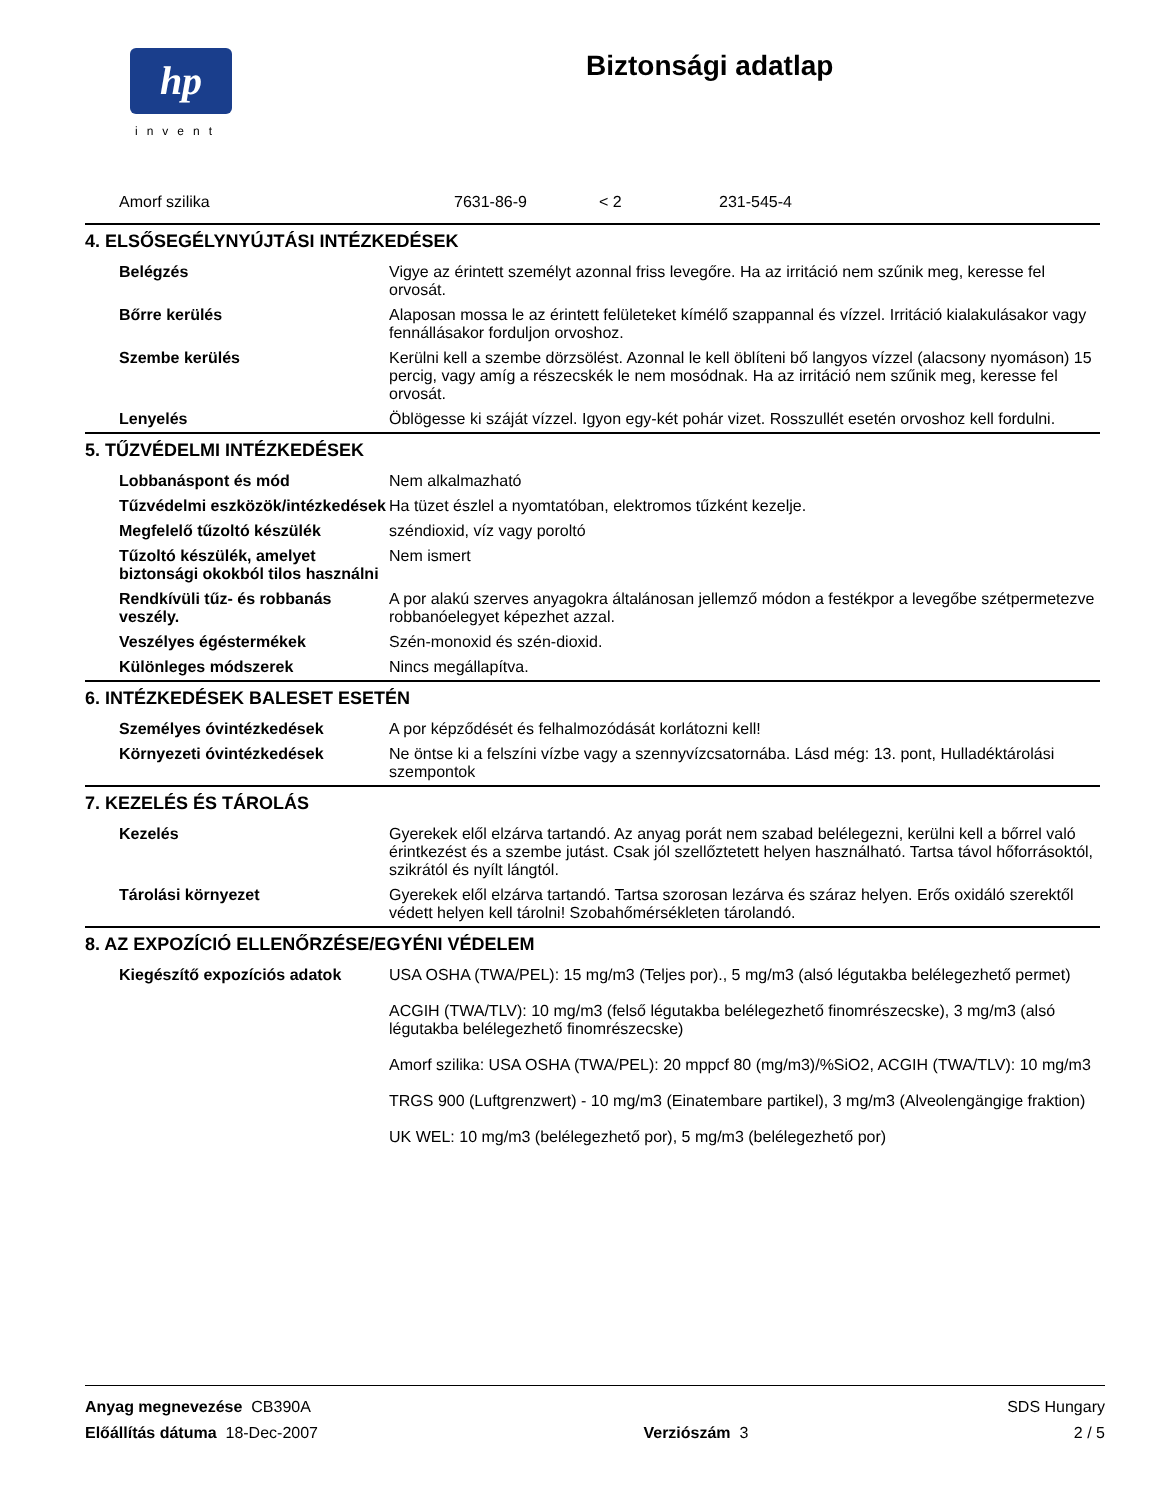hp
invent
Biztonsági adatlap
| Amorf szilika | 7631-86-9 | < 2 | 231-545-4 |
4. ELSŐSEGÉLYNYÚJTÁSI INTÉZKEDÉSEK
| Belégzés | Vigye az érintett személyt azonnal friss levegőre. Ha az irritáció nem szűnik meg, keresse fel orvosát. |
| Bőrre kerülés | Alaposan mossa le az érintett felületeket kímélő szappannal és vízzel. Irritáció kialakulásakor vagy fennállásakor forduljon orvoshoz. |
| Szembe kerülés | Kerülni kell a szembe dörzsölést. Azonnal le kell öblíteni bő langyos vízzel (alacsony nyomáson) 15 percig, vagy amíg a részecskék le nem mosódnak. Ha az irritáció nem szűnik meg, keresse fel orvosát. |
| Lenyelés | Öblögesse ki száját vízzel. Igyon egy-két pohár vizet. Rosszullét esetén orvoshoz kell fordulni. |
5. TŰZVÉDELMI INTÉZKEDÉSEK
| Lobbanáspont és mód | Nem alkalmazható |
| Tűzvédelmi eszközök/intézkedések | Ha tüzet észlel a nyomtatóban, elektromos tűzként kezelje. |
| Megfelelő tűzoltó készülék | széndioxid, víz vagy poroltó |
| Tűzoltó készülék, amelyet biztonsági okokból tilos használni | Nem ismert |
| Rendkívüli tűz- és robbanás veszély. | A por alakú szerves anyagokra általánosan jellemző módon a festékpor a levegőbe szétpermetezve robbanóelegyet képezhet azzal. |
| Veszélyes égéstermékek | Szén-monoxid és szén-dioxid. |
| Különleges módszerek | Nincs megállapítva. |
6. INTÉZKEDÉSEK BALESET ESETÉN
| Személyes óvintézkedések | A por képződését és felhalmozódását korlátozni kell! |
| Környezeti óvintézkedések | Ne öntse ki a felszíni vízbe vagy a szennyvízcsatornába. Lásd még: 13. pont, Hulladéktárolási szempontok |
7. KEZELÉS ÉS TÁROLÁS
| Kezelés | Gyerekek elől elzárva tartandó. Az anyag porát nem szabad belélegezni, kerülni kell a bőrrel való érintkezést és a szembe jutást. Csak jól szellőztetett helyen használható. Tartsa távol hőforrásoktól, szikrától és nyílt lángtól. |
| Tárolási környezet | Gyerekek elől elzárva tartandó. Tartsa szorosan lezárva és száraz helyen. Erős oxidáló szerektől védett helyen kell tárolni! Szobahőmérsékleten tárolandó. |
8. AZ EXPOZÍCIÓ ELLENŐRZÉSE/EGYÉNI VÉDELEM
| Kiegészítő expozíciós adatok | USA OSHA (TWA/PEL): 15 mg/m3 (Teljes por)., 5 mg/m3 (alsó légutakba belélegezhető permet) ACGIH (TWA/TLV): 10 mg/m3 (felső légutakba belélegezhető finomrészecske), 3 mg/m3 (alsó légutakba belélegezhető finomrészecske) Amorf szilika: USA OSHA (TWA/PEL): 20 mppcf 80 (mg/m3)/%SiO2, ACGIH (TWA/TLV): 10 mg/m3 TRGS 900 (Luftgrenzwert) - 10 mg/m3 (Einatembare partikel), 3 mg/m3 (Alveolengängige fraktion) UK WEL: 10 mg/m3 (belélegezhető por), 5 mg/m3 (belélegezhető por) |
Anyag megnevezése CB390A SDS Hungary
Előállítás dátuma 18-Dec-2007 Verziószám 3 2 / 5